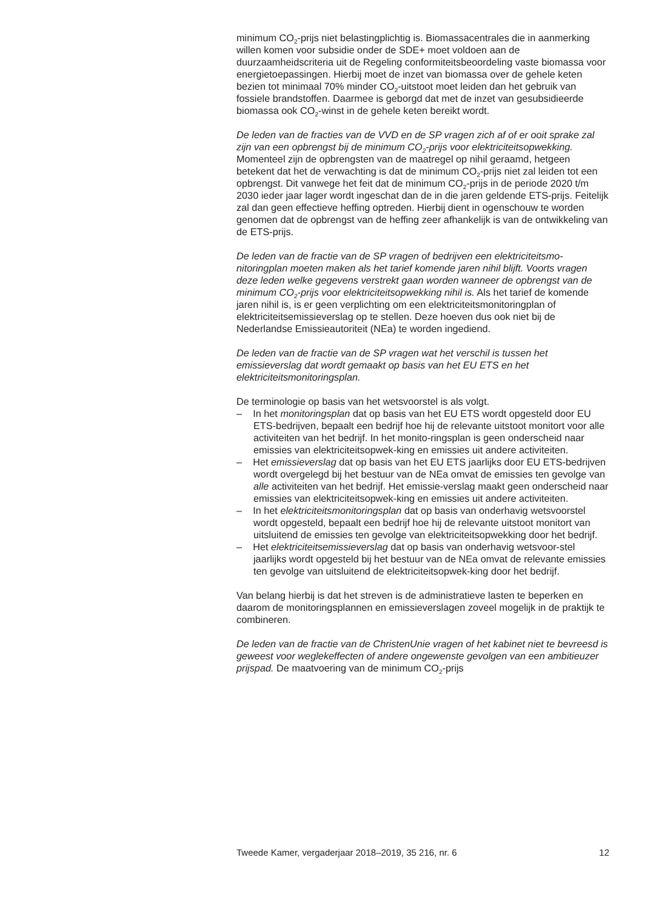minimum CO<sub>2</sub>-prijs niet belastingplichtig is. Biomassacentrales die in aanmerking willen komen voor subsidie onder de SDE+ moet voldoen aan de duurzaamheidscriteria uit de Regeling conformiteitsbeoordeling vaste biomassa voor energietoepassingen. Hierbij moet de inzet van biomassa over de gehele keten bezien tot minimaal 70% minder CO<sub>2</sub>-uitstoot moet leiden dan het gebruik van fossiele brandstoffen. Daarmee is geborgd dat met de inzet van gesubsidieerde biomassa ook CO<sub>2</sub>-winst in de gehele keten bereikt wordt.
De leden van de fracties van de VVD en de SP vragen zich af of er ooit sprake zal zijn van een opbrengst bij de minimum CO<sub>2</sub>-prijs voor elektriciteitsopwekking. Momenteel zijn de opbrengsten van de maatregel op nihil geraamd, hetgeen betekent dat het de verwachting is dat de minimum CO<sub>2</sub>-prijs niet zal leiden tot een opbrengst. Dit vanwege het feit dat de minimum CO<sub>2</sub>-prijs in de periode 2020 t/m 2030 ieder jaar lager wordt ingeschat dan de in die jaren geldende ETS-prijs. Feitelijk zal dan geen effectieve heffing optreden. Hierbij dient in ogenschouw te worden genomen dat de opbrengst van de heffing zeer afhankelijk is van de ontwikkeling van de ETS-prijs.
De leden van de fractie van de SP vragen of bedrijven een elektriciteitsmo-nitoringplan moeten maken als het tarief komende jaren nihil blijft. Voorts vragen deze leden welke gegevens verstrekt gaan worden wanneer de opbrengst van de minimum CO<sub>2</sub>-prijs voor elektriciteitsopwekking nihil is. Als het tarief de komende jaren nihil is, is er geen verplichting om een elektriciteitsmonitoringplan of elektriciteitsemissieverslag op te stellen. Deze hoeven dus ook niet bij de Nederlandse Emissieautoriteit (NEa) te worden ingediend.
De leden van de fractie van de SP vragen wat het verschil is tussen het emissieverslag dat wordt gemaakt op basis van het EU ETS en het elektriciteitsmonitoringsplan.
De terminologie op basis van het wetsvoorstel is als volgt.
– In het monitoringsplan dat op basis van het EU ETS wordt opgesteld door EU ETS-bedrijven, bepaalt een bedrijf hoe hij de relevante uitstoot monitort voor alle activiteiten van het bedrijf. In het monito-ringsplan is geen onderscheid naar emissies van elektriciteitsopwek-king en emissies uit andere activiteiten.
– Het emissieverslag dat op basis van het EU ETS jaarlijks door EU ETS-bedrijven wordt overgelegd bij het bestuur van de NEa omvat de emissies ten gevolge van alle activiteiten van het bedrijf. Het emissie-verslag maakt geen onderscheid naar emissies van elektriciteitsopwek-king en emissies uit andere activiteiten.
– In het elektriciteitsmonitoringsplan dat op basis van onderhavig wetsvoorstel wordt opgesteld, bepaalt een bedrijf hoe hij de relevante uitstoot monitort van uitsluitend de emissies ten gevolge van elektriciteitsopwekking door het bedrijf.
– Het elektriciteitsemissieverslag dat op basis van onderhavig wetsvoor-stel jaarlijks wordt opgesteld bij het bestuur van de NEa omvat de relevante emissies ten gevolge van uitsluitend de elektriciteitsopwek-king door het bedrijf.
Van belang hierbij is dat het streven is de administratieve lasten te beperken en daarom de monitoringsplannen en emissieverslagen zoveel mogelijk in de praktijk te combineren.
De leden van de fractie van de ChristenUnie vragen of het kabinet niet te bevreesd is geweest voor weglekeffecten of andere ongewenste gevolgen van een ambitieuzer prijspad. De maatvoering van de minimum CO<sub>2</sub>-prijs
Tweede Kamer, vergaderjaar 2018–2019, 35 216, nr. 6 12